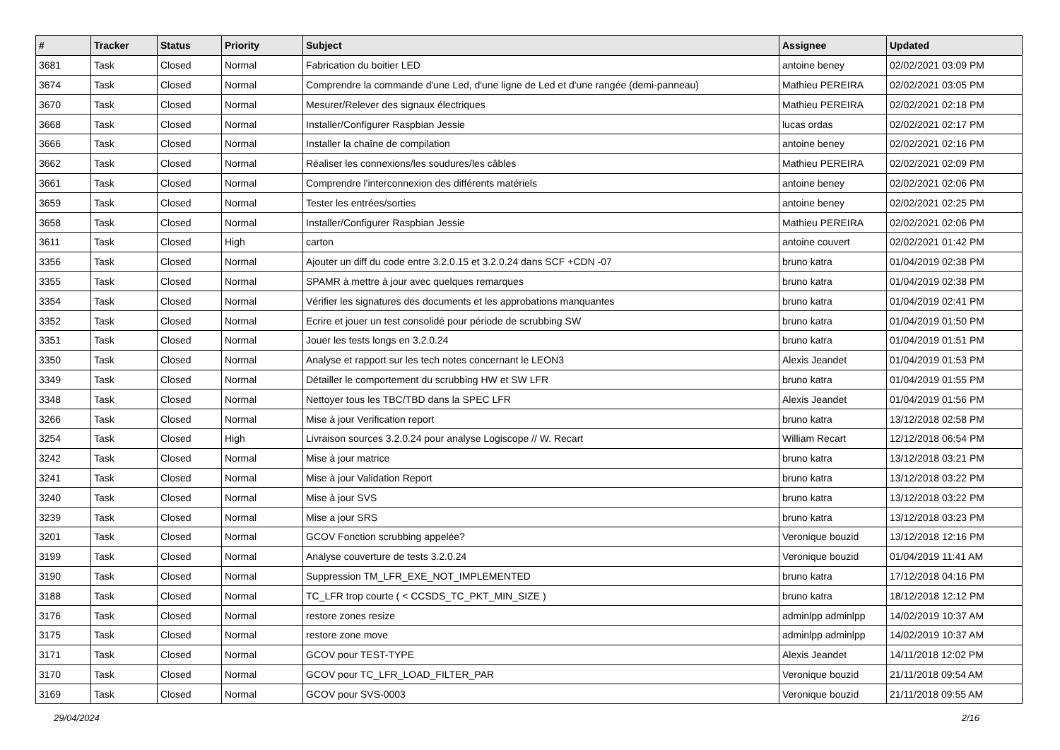| # | Tracker | Status | Priority | Subject | Assignee | Updated |
| --- | --- | --- | --- | --- | --- | --- |
| 3681 | Task | Closed | Normal | Fabrication du boitier LED | antoine beney | 02/02/2021 03:09 PM |
| 3674 | Task | Closed | Normal | Comprendre la commande d'une Led, d'une ligne de Led et d'une rangée (demi-panneau) | Mathieu PEREIRA | 02/02/2021 03:05 PM |
| 3670 | Task | Closed | Normal | Mesurer/Relever des signaux électriques | Mathieu PEREIRA | 02/02/2021 02:18 PM |
| 3668 | Task | Closed | Normal | Installer/Configurer Raspbian Jessie | lucas ordas | 02/02/2021 02:17 PM |
| 3666 | Task | Closed | Normal | Installer la chaîne de compilation | antoine beney | 02/02/2021 02:16 PM |
| 3662 | Task | Closed | Normal | Réaliser les connexions/les soudures/les câbles | Mathieu PEREIRA | 02/02/2021 02:09 PM |
| 3661 | Task | Closed | Normal | Comprendre l'interconnexion des différents matériels | antoine beney | 02/02/2021 02:06 PM |
| 3659 | Task | Closed | Normal | Tester les entrées/sorties | antoine beney | 02/02/2021 02:25 PM |
| 3658 | Task | Closed | Normal | Installer/Configurer Raspbian Jessie | Mathieu PEREIRA | 02/02/2021 02:06 PM |
| 3611 | Task | Closed | High | carton | antoine couvert | 02/02/2021 01:42 PM |
| 3356 | Task | Closed | Normal | Ajouter un diff du code entre 3.2.0.15 et 3.2.0.24 dans SCF +CDN -07 | bruno katra | 01/04/2019 02:38 PM |
| 3355 | Task | Closed | Normal | SPAMR à mettre à jour avec quelques remarques | bruno katra | 01/04/2019 02:38 PM |
| 3354 | Task | Closed | Normal | Vérifier les signatures des documents et les approbations manquantes | bruno katra | 01/04/2019 02:41 PM |
| 3352 | Task | Closed | Normal | Ecrire et jouer un test consolidé pour période de scrubbing SW | bruno katra | 01/04/2019 01:50 PM |
| 3351 | Task | Closed | Normal | Jouer les tests longs en 3.2.0.24 | bruno katra | 01/04/2019 01:51 PM |
| 3350 | Task | Closed | Normal | Analyse et rapport sur les tech notes concernant le LEON3 | Alexis Jeandet | 01/04/2019 01:53 PM |
| 3349 | Task | Closed | Normal | Détailler le comportement du scrubbing HW et SW LFR | bruno katra | 01/04/2019 01:55 PM |
| 3348 | Task | Closed | Normal | Nettoyer tous les TBC/TBD dans la SPEC LFR | Alexis Jeandet | 01/04/2019 01:56 PM |
| 3266 | Task | Closed | Normal | Mise à jour Verification report | bruno katra | 13/12/2018 02:58 PM |
| 3254 | Task | Closed | High | Livraison sources 3.2.0.24 pour analyse Logiscope // W. Recart | William Recart | 12/12/2018 06:54 PM |
| 3242 | Task | Closed | Normal | Mise à jour matrice | bruno katra | 13/12/2018 03:21 PM |
| 3241 | Task | Closed | Normal | Mise à jour Validation Report | bruno katra | 13/12/2018 03:22 PM |
| 3240 | Task | Closed | Normal | Mise à jour SVS | bruno katra | 13/12/2018 03:22 PM |
| 3239 | Task | Closed | Normal | Mise a jour SRS | bruno katra | 13/12/2018 03:23 PM |
| 3201 | Task | Closed | Normal | GCOV Fonction scrubbing appelée? | Veronique bouzid | 13/12/2018 12:16 PM |
| 3199 | Task | Closed | Normal | Analyse couverture de tests 3.2.0.24 | Veronique bouzid | 01/04/2019 11:41 AM |
| 3190 | Task | Closed | Normal | Suppression TM_LFR_EXE_NOT_IMPLEMENTED | bruno katra | 17/12/2018 04:16 PM |
| 3188 | Task | Closed | Normal | TC_LFR trop courte ( < CCSDS_TC_PKT_MIN_SIZE ) | bruno katra | 18/12/2018 12:12 PM |
| 3176 | Task | Closed | Normal | restore zones resize | adminlpp adminlpp | 14/02/2019 10:37 AM |
| 3175 | Task | Closed | Normal | restore zone move | adminlpp adminlpp | 14/02/2019 10:37 AM |
| 3171 | Task | Closed | Normal | GCOV pour TEST-TYPE | Alexis Jeandet | 14/11/2018 12:02 PM |
| 3170 | Task | Closed | Normal | GCOV pour TC_LFR_LOAD_FILTER_PAR | Veronique bouzid | 21/11/2018 09:54 AM |
| 3169 | Task | Closed | Normal | GCOV pour SVS-0003 | Veronique bouzid | 21/11/2018 09:55 AM |
29/04/2024 2/16